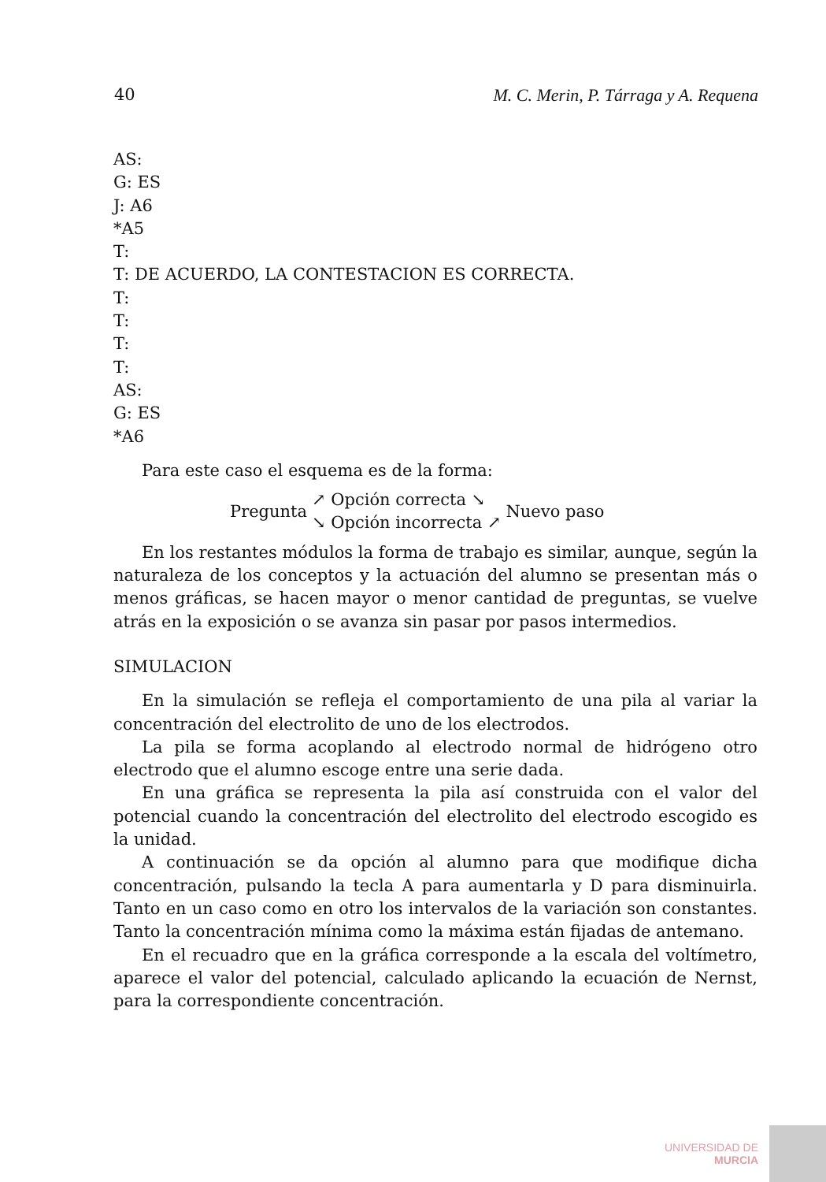40 M. C. Merin, P. Tárraga y A. Requena
AS:
G: ES
J: A6
*A5
T:
T: DE ACUERDO, LA CONTESTACION ES CORRECTA.
T:
T:
T:
T:
AS:
G: ES
*A6
Para este caso el esquema es de la forma:
Pregunta
↗ Opción correcta ↘
↘ Opción incorrecta ↗
Nuevo paso
En los restantes módulos la forma de trabajo es similar, aunque, según la naturaleza de los conceptos y la actuación del alumno se presentan más o menos gráficas, se hacen mayor o menor cantidad de preguntas, se vuelve atrás en la exposición o se avanza sin pasar por pasos intermedios.
SIMULACION
En la simulación se refleja el comportamiento de una pila al variar la concentración del electrolito de uno de los electrodos.
La pila se forma acoplando al electrodo normal de hidrógeno otro electrodo que el alumno escoge entre una serie dada.
En una gráfica se representa la pila así construida con el valor del potencial cuando la concentración del electrolito del electrodo escogido es la unidad.
A continuación se da opción al alumno para que modifique dicha concentración, pulsando la tecla A para aumentarla y D para disminuirla. Tanto en un caso como en otro los intervalos de la variación son constantes. Tanto la concentración mínima como la máxima están fijadas de antemano.
En el recuadro que en la gráfica corresponde a la escala del voltímetro, aparece el valor del potencial, calculado aplicando la ecuación de Nernst, para la correspondiente concentración.
UNIVERSIDAD DE
MURCIA